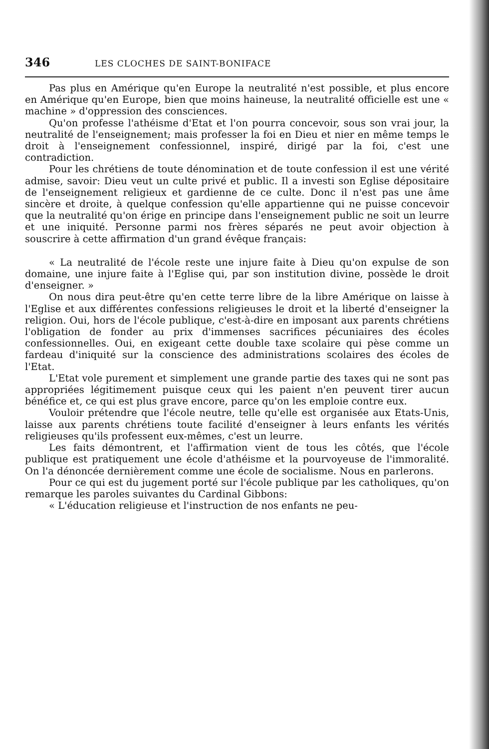346 LES CLOCHES DE SAINT-BONIFACE
Pas plus en Amérique qu'en Europe la neutralité n'est possible, et plus encore en Amérique qu'en Europe, bien que moins haineuse, la neutralité officielle est une « machine » d'oppression des consciences.
Qu'on professe l'athéisme d'Etat et l'on pourra concevoir, sous son vrai jour, la neutralité de l'enseignement; mais professer la foi en Dieu et nier en même temps le droit à l'enseignement confessionnel, inspiré, dirigé par la foi, c'est une contradiction.
Pour les chrétiens de toute dénomination et de toute confession il est une vérité admise, savoir: Dieu veut un culte privé et public. Il a investi son Eglise dépositaire de l'enseignement religieux et gardienne de ce culte. Donc il n'est pas une âme sincère et droite, à quelque confession qu'elle appartienne qui ne puisse concevoir que la neutralité qu'on érige en principe dans l'enseignement public ne soit un leurre et une iniquité. Personne parmi nos frères séparés ne peut avoir objection à souscrire à cette affirmation d'un grand évêque français:
« La neutralité de l'école reste une injure faite à Dieu qu'on expulse de son domaine, une injure faite à l'Eglise qui, par son institution divine, possède le droit d'enseigner. »
On nous dira peut-être qu'en cette terre libre de la libre Amérique on laisse à l'Eglise et aux différentes confessions religieuses le droit et la liberté d'enseigner la religion. Oui, hors de l'école publique, c'est-à-dire en imposant aux parents chrétiens l'obligation de fonder au prix d'immenses sacrifices pécuniaires des écoles confessionnelles. Oui, en exigeant cette double taxe scolaire qui pèse comme un fardeau d'iniquité sur la conscience des administrations scolaires des écoles de l'Etat.
L'Etat vole purement et simplement une grande partie des taxes qui ne sont pas appropriées légitimement puisque ceux qui les paient n'en peuvent tirer aucun bénéfice et, ce qui est plus grave encore, parce qu'on les emploie contre eux.
Vouloir prétendre que l'école neutre, telle qu'elle est organisée aux Etats-Unis, laisse aux parents chrétiens toute facilité d'enseigner à leurs enfants les vérités religieuses qu'ils professent eux-mêmes, c'est un leurre.
Les faits démontrent, et l'affirmation vient de tous les côtés, que l'école publique est pratiquement une école d'athéisme et la pourvoyeuse de l'immoralité. On l'a dénoncée dernièrement comme une école de socialisme. Nous en parlerons.
Pour ce qui est du jugement porté sur l'école publique par les catholiques, qu'on remarque les paroles suivantes du Cardinal Gibbons:
« L'éducation religieuse et l'instruction de nos enfants ne peu-